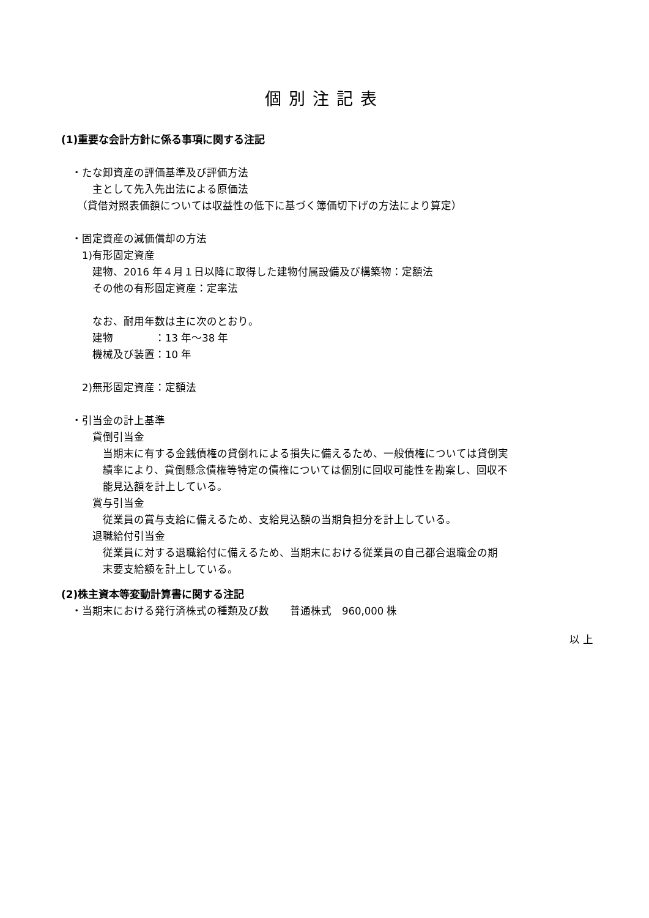個別注記表
(1)重要な会計方針に係る事項に関する注記
　・たな卸資産の評価基準及び評価方法
　　　主として先入先出法による原価法
　　（貸借対照表価額については収益性の低下に基づく簿価切下げの方法により算定）
　・固定資産の減価償却の方法
　　1)有形固定資産
　　　建物、2016 年４月１日以降に取得した建物付属設備及び構築物：定額法
　　　その他の有形固定資産：定率法
　　　なお、耐用年数は主に次のとおり。
　　　建物　　　　：13 年～38 年
　　　機械及び装置：10 年
　　2)無形固定資産：定額法
　・引当金の計上基準
　　　貸倒引当金
　　　　当期末に有する金銭債権の貸倒れによる損失に備えるため、一般債権については貸倒実
　　　　績率により、貸倒懸念債権等特定の債権については個別に回収可能性を勘案し、回収不
　　　　能見込額を計上している。
　　　賞与引当金
　　　　従業員の賞与支給に備えるため、支給見込額の当期負担分を計上している。
　　　退職給付引当金
　　　　従業員に対する退職給付に備えるため、当期末における従業員の自己都合退職金の期
　　　　末要支給額を計上している。
(2)株主資本等変動計算書に関する注記
　・当期末における発行済株式の種類及び数　　普通株式　960,000 株
以 上